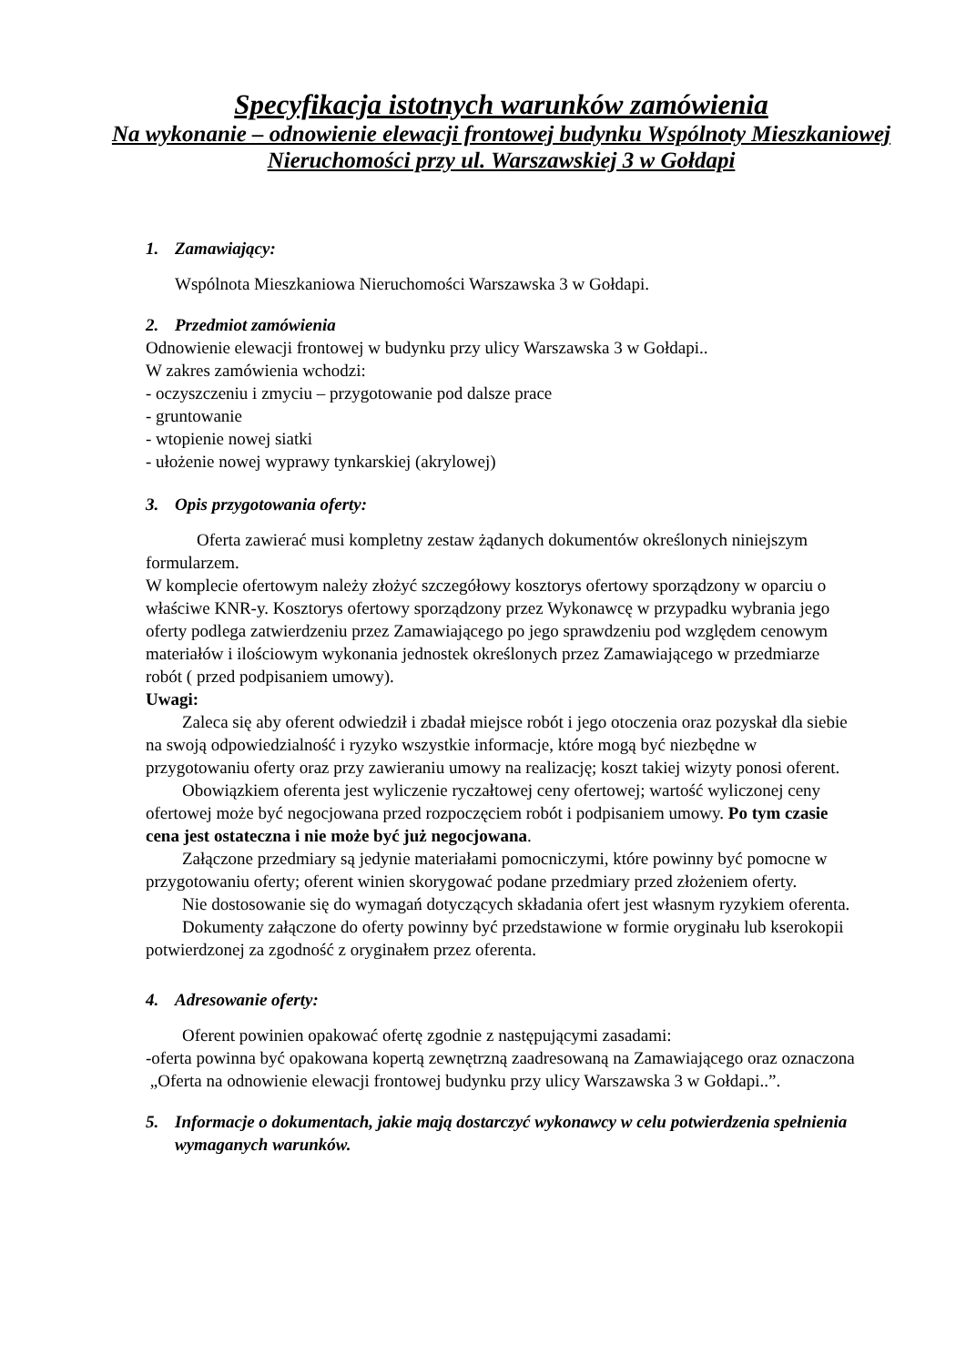Specyfikacja istotnych warunków zamówienia
Na wykonanie – odnowienie elewacji frontowej budynku Wspólnoty Mieszkaniowej Nieruchomości przy ul. Warszawskiej 3 w Gołdapi
1. Zamawiający:
Wspólnota Mieszkaniowa Nieruchomości Warszawska 3 w Gołdapi.
2. Przedmiot zamówienia
Odnowienie elewacji frontowej w budynku przy ulicy Warszawska 3 w Gołdapi..
W zakres zamówienia wchodzi:
- oczyszczeniu i zmyciu – przygotowanie pod dalsze prace
- gruntowanie
- wtopienie nowej siatki
- ułożenie nowej wyprawy tynkarskiej (akrylowej)
3. Opis przygotowania oferty:
Oferta zawierać musi kompletny zestaw żądanych dokumentów określonych niniejszym formularzem.
W komplecie ofertowym należy złożyć szczegółowy kosztorys ofertowy sporządzony w oparciu o właściwe KNR-y. Kosztorys ofertowy sporządzony przez Wykonawcę w przypadku wybrania jego oferty podlega zatwierdzeniu przez Zamawiającego po jego sprawdzeniu pod względem cenowym materiałów i ilościowym wykonania jednostek określonych przez Zamawiającego w przedmiarze robót ( przed podpisaniem umowy).
Uwagi:
Zaleca się aby oferent odwiedził i zbadał miejsce robót i jego otoczenia oraz pozyskał dla siebie na swoją odpowiedzialność i ryzyko wszystkie informacje, które mogą być niezbędne w przygotowaniu oferty oraz przy zawieraniu umowy na realizację; koszt takiej wizyty ponosi oferent.
Obowiązkiem oferenta jest wyliczenie ryczałtowej ceny ofertowej; wartość wyliczonej ceny ofertowej może być negocjowana przed rozpoczęciem robót i podpisaniem umowy. Po tym czasie cena jest ostateczna i nie może być już negocjowana.
Załączone przedmiary są jedynie materiałami pomocniczymi, które powinny być pomocne w przygotowaniu oferty; oferent winien skorygować podane przedmiary przed złożeniem oferty.
Nie dostosowanie się do wymagań dotyczących składania ofert jest własnym ryzykiem oferenta.
Dokumenty załączone do oferty powinny być przedstawione w formie oryginału lub kserokopii potwierdzonej za zgodność z oryginałem przez oferenta.
4. Adresowanie oferty:
Oferent powinien opakować ofertę zgodnie z następującymi zasadami:
-oferta powinna być opakowana kopertą zewnętrzną zaadresowaną na Zamawiającego oraz oznaczona
„Oferta na odnowienie elewacji frontowej budynku przy ulicy Warszawska 3 w Gołdapi..”.
5. Informacje o dokumentach, jakie mają dostarczyć wykonawcy w celu potwierdzenia spełnienia wymaganych warunków.